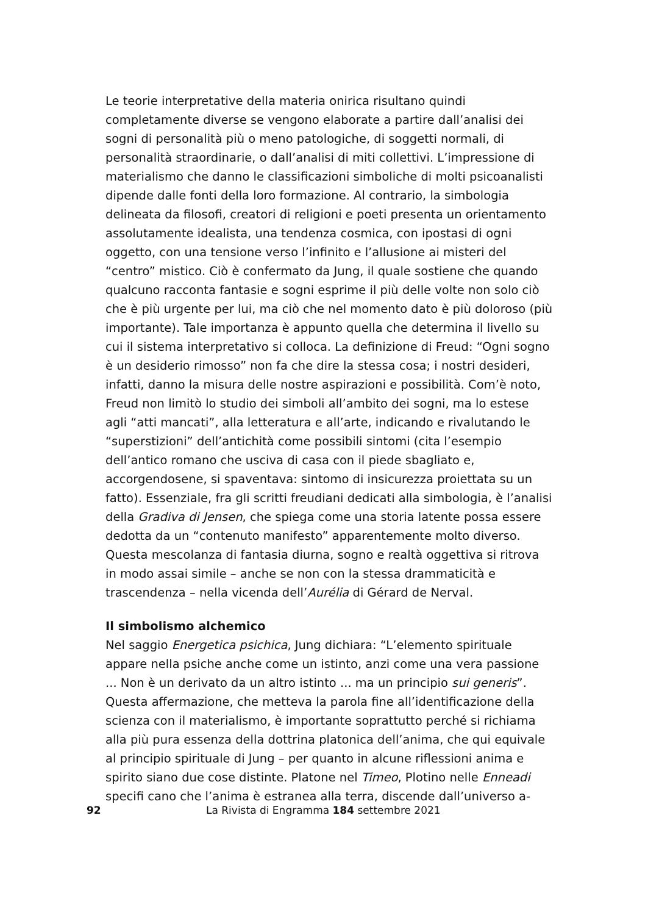Le teorie interpretative della materia onirica risultano quindi completamente diverse se vengono elaborate a partire dall’analisi dei sogni di personalità più o meno patologiche, di soggetti normali, di personalità straordinarie, o dall’analisi di miti collettivi. L’impressione di materialismo che danno le classificazioni simboliche di molti psicoanalisti dipende dalle fonti della loro formazione. Al contrario, la simbologia delineata da filosofi, creatori di religioni e poeti presenta un orientamento assolutamente idealista, una tendenza cosmica, con ipostasi di ogni oggetto, con una tensione verso l’infinito e l’allusione ai misteri del “centro” mistico. Ciò è confermato da Jung, il quale sostiene che quando qualcuno racconta fantasie e sogni esprime il più delle volte non solo ciò che è più urgente per lui, ma ciò che nel momento dato è più doloroso (più importante). Tale importanza è appunto quella che determina il livello su cui il sistema interpretativo si colloca. La definizione di Freud: “Ogni sogno è un desiderio rimosso” non fa che dire la stessa cosa; i nostri desideri, infatti, danno la misura delle nostre aspirazioni e possibilità. Com’è noto, Freud non limitò lo studio dei simboli all’ambito dei sogni, ma lo estese agli “atti mancati”, alla letteratura e all’arte, indicando e rivalutando le “superstizioni” dell’antichità come possibili sintomi (cita l’esempio dell’antico romano che usciva di casa con il piede sbagliato e, accorgendosene, si spaventava: sintomo di insicurezza proiettata su un fatto). Essenziale, fra gli scritti freudiani dedicati alla simbologia, è l’analisi della Gradiva di Jensen, che spiega come una storia latente possa essere dedotta da un “contenuto manifesto” apparentemente molto diverso. Questa mescolanza di fantasia diurna, sogno e realtà oggettiva si ritrova in modo assai simile – anche se non con la stessa drammaticità e trascendenza – nella vicenda dell’Aurélia di Gérard de Nerval.
Il simbolismo alchemico
Nel saggio Energetica psichica, Jung dichiara: “L’elemento spirituale appare nella psiche anche come un istinto, anzi come una vera passione ... Non è un derivato da un altro istinto ... ma un principio sui generis”. Questa affermazione, che metteva la parola fine all’identificazione della scienza con il materialismo, è importante soprattutto perché si richiama alla più pura essenza della dottrina platonica dell’anima, che qui equivale al principio spirituale di Jung – per quanto in alcune riflessioni anima e spirito siano due cose distinte. Platone nel Timeo, Plotino nelle Enneadi specifi cano che l’anima è estranea alla terra, discende dall’universo a-
92 La Rivista di Engramma 184 settembre 2021